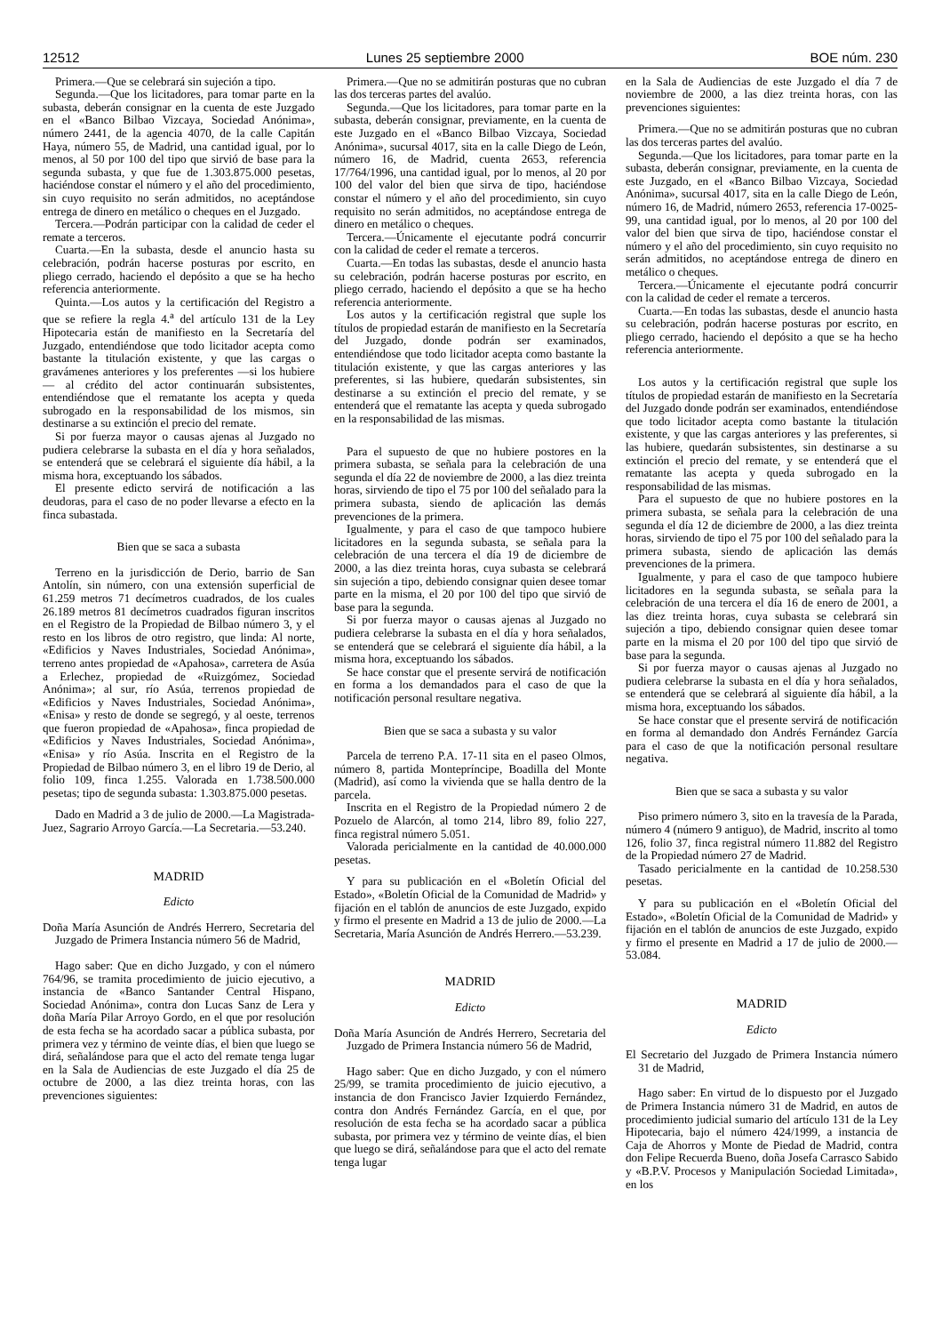12512 Lunes 25 septiembre 2000 BOE núm. 230
Primera.—Que se celebrará sin sujeción a tipo.
Segunda.—Que los licitadores, para tomar parte en la subasta, deberán consignar en la cuenta de este Juzgado en el «Banco Bilbao Vizcaya, Sociedad Anónima», número 2441, de la agencia 4070, de la calle Capitán Haya, número 55, de Madrid, una cantidad igual, por lo menos, al 50 por 100 del tipo que sirvió de base para la segunda subasta, y que fue de 1.303.875.000 pesetas, haciéndose constar el número y el año del procedimiento, sin cuyo requisito no serán admitidos, no aceptándose entrega de dinero en metálico o cheques en el Juzgado.
Tercera.—Podrán participar con la calidad de ceder el remate a terceros.
Cuarta.—En la subasta, desde el anuncio hasta su celebración, podrán hacerse posturas por escrito, en pliego cerrado, haciendo el depósito a que se ha hecho referencia anteriormente.
Quinta.—Los autos y la certificación del Registro a que se refiere la regla 4.<sup>a</sup> del artículo 131 de la Ley Hipotecaria están de manifiesto en la Secretaría del Juzgado, entendiéndose que todo licitador acepta como bastante la titulación existente, y que las cargas o gravámenes anteriores y los preferentes —si los hubiere— al crédito del actor continuarán subsistentes, entendiéndose que el rematante los acepta y queda subrogado en la responsabilidad de los mismos, sin destinarse a su extinción el precio del remate.
Si por fuerza mayor o causas ajenas al Juzgado no pudiera celebrarse la subasta en el día y hora señalados, se entenderá que se celebrará el siguiente día hábil, a la misma hora, exceptuando los sábados.
El presente edicto servirá de notificación a las deudoras, para el caso de no poder llevarse a efecto en la finca subastada.
Bien que se saca a subasta
Terreno en la jurisdicción de Derio, barrio de San Antolín, sin número, con una extensión superficial de 61.259 metros 71 decímetros cuadrados, de los cuales 26.189 metros 81 decímetros cuadrados figuran inscritos en el Registro de la Propiedad de Bilbao número 3, y el resto en los libros de otro registro, que linda: Al norte, «Edificios y Naves Industriales, Sociedad Anónima», terreno antes propiedad de «Apahosa», carretera de Asúa a Erlechez, propiedad de «Ruizgómez, Sociedad Anónima»; al sur, río Asúa, terrenos propiedad de «Edificios y Naves Industriales, Sociedad Anónima», «Enisa» y resto de donde se segregó, y al oeste, terrenos que fueron propiedad de «Apahosa», finca propiedad de «Edificios y Naves Industriales, Sociedad Anónima», «Enisa» y río Asúa. Inscrita en el Registro de la Propiedad de Bilbao número 3, en el libro 19 de Derio, al folio 109, finca 1.255. Valorada en 1.738.500.000 pesetas; tipo de segunda subasta: 1.303.875.000 pesetas.
Dado en Madrid a 3 de julio de 2000.—La Magistrada-Juez, Sagrario Arroyo García.—La Secretaria.—53.240.
MADRID
Edicto
Doña María Asunción de Andrés Herrero, Secretaria del Juzgado de Primera Instancia número 56 de Madrid,
Hago saber: Que en dicho Juzgado, y con el número 764/96, se tramita procedimiento de juicio ejecutivo, a instancia de «Banco Santander Central Hispano, Sociedad Anónima», contra don Lucas Sanz de Lera y doña María Pilar Arroyo Gordo, en el que por resolución de esta fecha se ha acordado sacar a pública subasta, por primera vez y término de veinte días, el bien que luego se dirá, señalándose para que el acto del remate tenga lugar en la Sala de Audiencias de este Juzgado el día 25 de octubre de 2000, a las diez treinta horas, con las prevenciones siguientes:
Primera.—Que no se admitirán posturas que no cubran las dos terceras partes del avalúo.
Segunda.—Que los licitadores, para tomar parte en la subasta, deberán consignar, previamente, en la cuenta de este Juzgado en el «Banco Bilbao Vizcaya, Sociedad Anónima», sucursal 4017, sita en la calle Diego de León, número 16, de Madrid, cuenta 2653, referencia 17/764/1996, una cantidad igual, por lo menos, al 20 por 100 del valor del bien que sirva de tipo, haciéndose constar el número y el año del procedimiento, sin cuyo requisito no serán admitidos, no aceptándose entrega de dinero en metálico o cheques.
Tercera.—Únicamente el ejecutante podrá concurrir con la calidad de ceder el remate a terceros.
Cuarta.—En todas las subastas, desde el anuncio hasta su celebración, podrán hacerse posturas por escrito, en pliego cerrado, haciendo el depósito a que se ha hecho referencia anteriormente.
Los autos y la certificación registral que suple los títulos de propiedad estarán de manifiesto en la Secretaría del Juzgado, donde podrán ser examinados, entendiéndose que todo licitador acepta como bastante la titulación existente, y que las cargas anteriores y las preferentes, si las hubiere, quedarán subsistentes, sin destinarse a su extinción el precio del remate, y se entenderá que el rematante las acepta y queda subrogado en la responsabilidad de las mismas.
Para el supuesto de que no hubiere postores en la primera subasta, se señala para la celebración de una segunda el día 22 de noviembre de 2000, a las diez treinta horas, sirviendo de tipo el 75 por 100 del señalado para la primera subasta, siendo de aplicación las demás prevenciones de la primera.
Igualmente, y para el caso de que tampoco hubiere licitadores en la segunda subasta, se señala para la celebración de una tercera el día 19 de diciembre de 2000, a las diez treinta horas, cuya subasta se celebrará sin sujeción a tipo, debiendo consignar quien desee tomar parte en la misma, el 20 por 100 del tipo que sirvió de base para la segunda.
Si por fuerza mayor o causas ajenas al Juzgado no pudiera celebrarse la subasta en el día y hora señalados, se entenderá que se celebrará el siguiente día hábil, a la misma hora, exceptuando los sábados.
Se hace constar que el presente servirá de notificación en forma a los demandados para el caso de que la notificación personal resultare negativa.
Bien que se saca a subasta y su valor
Parcela de terreno P.A. 17-11 sita en el paseo Olmos, número 8, partida Montepríncipe, Boadilla del Monte (Madrid), así como la vivienda que se halla dentro de la parcela.
Inscrita en el Registro de la Propiedad número 2 de Pozuelo de Alarcón, al tomo 214, libro 89, folio 227, finca registral número 5.051.
Valorada pericialmente en la cantidad de 40.000.000 pesetas.
Y para su publicación en el «Boletín Oficial del Estado», «Boletín Oficial de la Comunidad de Madrid» y fijación en el tablón de anuncios de este Juzgado, expido y firmo el presente en Madrid a 13 de julio de 2000.—La Secretaria, María Asunción de Andrés Herrero.—53.239.
MADRID
Edicto
Doña María Asunción de Andrés Herrero, Secretaria del Juzgado de Primera Instancia número 56 de Madrid,
Hago saber: Que en dicho Juzgado, y con el número 25/99, se tramita procedimiento de juicio ejecutivo, a instancia de don Francisco Javier Izquierdo Fernández, contra don Andrés Fernández García, en el que, por resolución de esta fecha se ha acordado sacar a pública subasta, por primera vez y término de veinte días, el bien que luego se dirá, señalándose para que el acto del remate tenga lugar
en la Sala de Audiencias de este Juzgado el día 7 de noviembre de 2000, a las diez treinta horas, con las prevenciones siguientes:
Primera.—Que no se admitirán posturas que no cubran las dos terceras partes del avalúo.
Segunda.—Que los licitadores, para tomar parte en la subasta, deberán consignar, previamente, en la cuenta de este Juzgado, en el «Banco Bilbao Vizcaya, Sociedad Anónima», sucursal 4017, sita en la calle Diego de León, número 16, de Madrid, número 2653, referencia 17-0025-99, una cantidad igual, por lo menos, al 20 por 100 del valor del bien que sirva de tipo, haciéndose constar el número y el año del procedimiento, sin cuyo requisito no serán admitidos, no aceptándose entrega de dinero en metálico o cheques.
Tercera.—Únicamente el ejecutante podrá concurrir con la calidad de ceder el remate a terceros.
Cuarta.—En todas las subastas, desde el anuncio hasta su celebración, podrán hacerse posturas por escrito, en pliego cerrado, haciendo el depósito a que se ha hecho referencia anteriormente.
Los autos y la certificación registral que suple los títulos de propiedad estarán de manifiesto en la Secretaría del Juzgado donde podrán ser examinados, entendiéndose que todo licitador acepta como bastante la titulación existente, y que las cargas anteriores y las preferentes, si las hubiere, quedarán subsistentes, sin destinarse a su extinción el precio del remate, y se entenderá que el rematante las acepta y queda subrogado en la responsabilidad de las mismas.
Para el supuesto de que no hubiere postores en la primera subasta, se señala para la celebración de una segunda el día 12 de diciembre de 2000, a las diez treinta horas, sirviendo de tipo el 75 por 100 del señalado para la primera subasta, siendo de aplicación las demás prevenciones de la primera.
Igualmente, y para el caso de que tampoco hubiere licitadores en la segunda subasta, se señala para la celebración de una tercera el día 16 de enero de 2001, a las diez treinta horas, cuya subasta se celebrará sin sujeción a tipo, debiendo consignar quien desee tomar parte en la misma el 20 por 100 del tipo que sirvió de base para la segunda.
Si por fuerza mayor o causas ajenas al Juzgado no pudiera celebrarse la subasta en el día y hora señalados, se entenderá que se celebrará al siguiente día hábil, a la misma hora, exceptuando los sábados.
Se hace constar que el presente servirá de notificación en forma al demandado don Andrés Fernández García para el caso de que la notificación personal resultare negativa.
Bien que se saca a subasta y su valor
Piso primero número 3, sito en la travesía de la Parada, número 4 (número 9 antiguo), de Madrid, inscrito al tomo 126, folio 37, finca registral número 11.882 del Registro de la Propiedad número 27 de Madrid.
Tasado pericialmente en la cantidad de 10.258.530 pesetas.
Y para su publicación en el «Boletín Oficial del Estado», «Boletín Oficial de la Comunidad de Madrid» y fijación en el tablón de anuncios de este Juzgado, expido y firmo el presente en Madrid a 17 de julio de 2000.—53.084.
MADRID
Edicto
El Secretario del Juzgado de Primera Instancia número 31 de Madrid,
Hago saber: En virtud de lo dispuesto por el Juzgado de Primera Instancia número 31 de Madrid, en autos de procedimiento judicial sumario del artículo 131 de la Ley Hipotecaria, bajo el número 424/1999, a instancia de Caja de Ahorros y Monte de Piedad de Madrid, contra don Felipe Recuerda Bueno, doña Josefa Carrasco Sabido y «B.P.V. Procesos y Manipulación Sociedad Limitada», en los